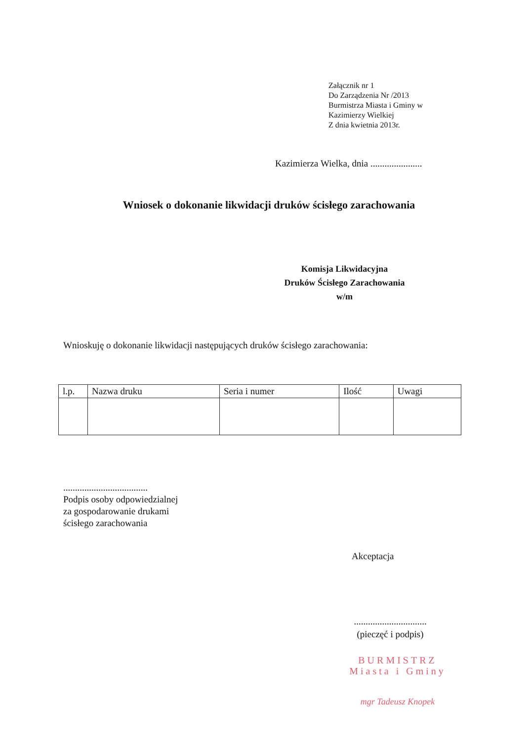Załącznik nr 1
Do Zarządzenia Nr /2013
Burmistrza Miasta i Gminy w Kazimierzy Wielkiej
Z dnia kwietnia 2013r.
Kazimierza Wielka, dnia ......................
Wniosek o dokonanie likwidacji druków ścisłego zarachowania
Komisja Likwidacyjna
Druków Ścisłego Zarachowania
w/m
Wnioskuję o dokonanie likwidacji następujących druków ścisłego zarachowania:
| l.p. | Nazwa druku | Seria i numer | Ilość | Uwagi |
| --- | --- | --- | --- | --- |
....................................
Podpis osoby odpowiedzialnej
za gospodarowanie drukami
ścisłego zarachowania
Akceptacja
...............................
(pieczęć i podpis)
BURMISTRZ
Miasta i Gminy
mgr Tadeusz Knopek